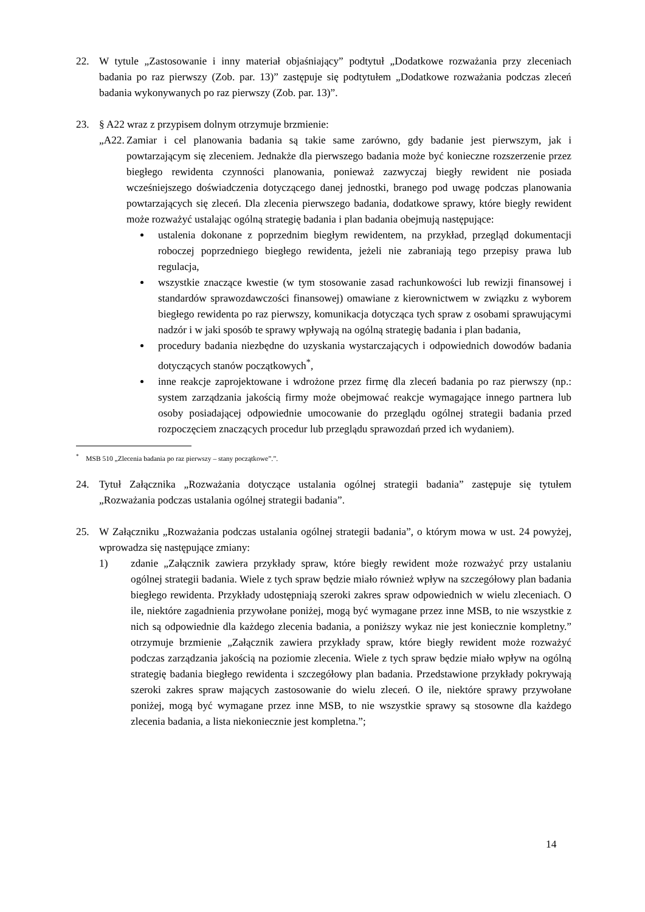22. W tytule „Zastosowanie i inny materiał objaśniający” podtytuł „Dodatkowe rozważania przy zleceniach badania po raz pierwszy (Zob. par. 13)” zastępuje się podtytułem „Dodatkowe rozważania podczas zleceń badania wykonywanych po raz pierwszy (Zob. par. 13)”.
23. § A22 wraz z przypisem dolnym otrzymuje brzmienie:
„A22.
Zamiar i cel planowania badania są takie same zarówno, gdy badanie jest pierwszym, jak i powtarzającym się zleceniem. Jednakże dla pierwszego badania może być konieczne rozszerzenie przez biegłego rewidenta czynności planowania, ponieważ zazwyczaj biegły rewident nie posiada wcześniejszego doświadczenia dotyczącego danej jednostki, branego pod uwagę podczas planowania powtarzających się zleceń. Dla zlecenia pierwszego badania, dodatkowe sprawy, które biegły rewident może rozważyć ustalając ogólną strategię badania i plan badania obejmują następujące:
ustalenia dokonane z poprzednim biegłym rewidentem, na przykład, przegląd dokumentacji roboczej poprzedniego biegłego rewidenta, jeżeli nie zabraniają tego przepisy prawa lub regulacja,
wszystkie znaczące kwestie (w tym stosowanie zasad rachunkowości lub rewizji finansowej i standardów sprawozdawczości finansowej) omawiane z kierownictwem w związku z wyborem biegłego rewidenta po raz pierwszy, komunikacja dotycząca tych spraw z osobami sprawującymi nadzór i w jaki sposób te sprawy wpływają na ogólną strategię badania i plan badania,
procedury badania niezbędne do uzyskania wystarczających i odpowiednich dowodów badania dotyczących stanów początkowych<sup>*</sup>,
inne reakcje zaprojektowane i wdrożone przez firmę dla zleceń badania po raz pierwszy (np.: system zarządzania jakością firmy może obejmować reakcje wymagające innego partnera lub osoby posiadającej odpowiednie umocowanie do przeglądu ogólnej strategii badania przed rozpoczęciem znaczących procedur lub przeglądu sprawozdań przed ich wydaniem).
<sup>*</sup> MSB 510 „Zlecenia badania po raz pierwszy – stany początkowe”.”.
24. Tytuł Załącznika „Rozważania dotyczące ustalania ogólnej strategii badania” zastępuje się tytułem „Rozważania podczas ustalania ogólnej strategii badania”.
25. W Załączniku „Rozważania podczas ustalania ogólnej strategii badania”, o którym mowa w ust. 24 powyżej, wprowadza się następujące zmiany:
1) zdanie „Załącznik zawiera przykłady spraw, które biegły rewident może rozważyć przy ustalaniu ogólnej strategii badania. Wiele z tych spraw będzie miało również wpływ na szczegółowy plan badania biegłego rewidenta. Przykłady udostępniają szeroki zakres spraw odpowiednich w wielu zleceniach. O ile, niektóre zagadnienia przywołane poniżej, mogą być wymagane przez inne MSB, to nie wszystkie z nich są odpowiednie dla każdego zlecenia badania, a poniższy wykaz nie jest koniecznie kompletny.” otrzymuje brzmienie „Załącznik zawiera przykłady spraw, które biegły rewident może rozważyć podczas zarządzania jakością na poziomie zlecenia. Wiele z tych spraw będzie miało wpływ na ogólną strategię badania biegłego rewidenta i szczegółowy plan badania. Przedstawione przykłady pokrywają szeroki zakres spraw mających zastosowanie do wielu zleceń. O ile, niektóre sprawy przywołane poniżej, mogą być wymagane przez inne MSB, to nie wszystkie sprawy są stosowne dla każdego zlecenia badania, a lista niekoniecznie jest kompletna.”;
14